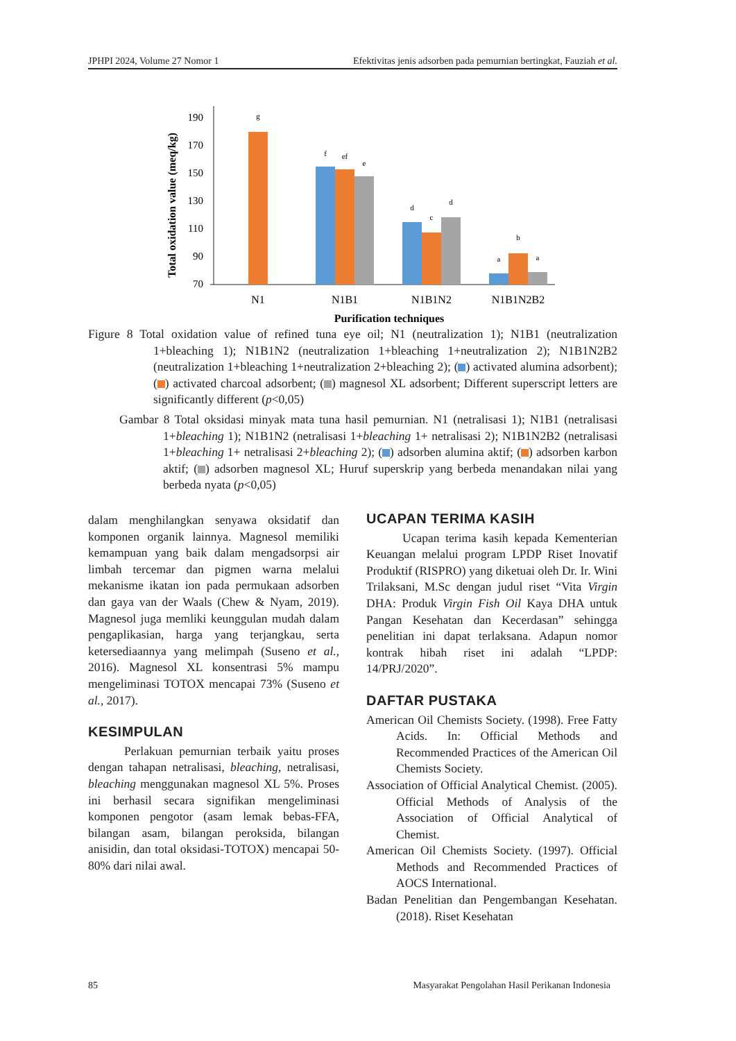JPHPI 2024, Volume 27 Nomor 1 Efektivitas jenis adsorben pada pemurnian bertingkat, Fauziah et al.
Total oxidation value (meq/kg)
190
170
150
130
110
90
70
g
f
ef
e
d
c
d
a
b
a
N1
N1B1
N1B1N2
N1B1N2B2
Purification techniques
Figure 8 Total oxidation value of refined tuna eye oil; N1 (neutralization 1); N1B1 (neutralization 1+bleaching 1); N1B1N2 (neutralization 1+bleaching 1+neutralization 2); N1B1N2B2 (neutralization 1+bleaching 1+neutralization 2+bleaching 2); ( ) activated alumina adsorbent); ( ) activated charcoal adsorbent; ( ) magnesol XL adsorbent; Different superscript letters are significantly different (p<0,05)
Gambar 8 Total oksidasi minyak mata tuna hasil pemurnian. N1 (netralisasi 1); N1B1 (netralisasi 1+bleaching 1); N1B1N2 (netralisasi 1+bleaching 1+ netralisasi 2); N1B1N2B2 (netralisasi 1+bleaching 1+ netralisasi 2+bleaching 2); ( ) adsorben alumina aktif; ( ) adsorben karbon aktif; ( ) adsorben magnesol XL; Huruf superskrip yang berbeda menandakan nilai yang berbeda nyata (p<0,05)
dalam menghilangkan senyawa oksidatif dan komponen organik lainnya. Magnesol memiliki kemampuan yang baik dalam mengadsorpsi air limbah tercemar dan pigmen warna melalui mekanisme ikatan ion pada permukaan adsorben dan gaya van der Waals (Chew & Nyam, 2019). Magnesol juga memliki keunggulan mudah dalam pengaplikasian, harga yang terjangkau, serta ketersediaannya yang melimpah (Suseno et al., 2016). Magnesol XL konsentrasi 5% mampu mengeliminasi TOTOX mencapai 73% (Suseno et al., 2017).
KESIMPULAN
Perlakuan pemurnian terbaik yaitu proses dengan tahapan netralisasi, bleaching, netralisasi, bleaching menggunakan magnesol XL 5%. Proses ini berhasil secara signifikan mengeliminasi komponen pengotor (asam lemak bebas-FFA, bilangan asam, bilangan peroksida, bilangan anisidin, dan total oksidasi-TOTOX) mencapai 50-80% dari nilai awal.
UCAPAN TERIMA KASIH
Ucapan terima kasih kepada Kementerian Keuangan melalui program LPDP Riset Inovatif Produktif (RISPRO) yang diketuai oleh Dr. Ir. Wini Trilaksani, M.Sc dengan judul riset “Vita Virgin DHA: Produk Virgin Fish Oil Kaya DHA untuk Pangan Kesehatan dan Kecerdasan” sehingga penelitian ini dapat terlaksana. Adapun nomor kontrak hibah riset ini adalah “LPDP: 14/PRJ/2020”.
DAFTAR PUSTAKA
American Oil Chemists Society. (1998). Free Fatty Acids. In: Official Methods and Recommended Practices of the American Oil Chemists Society.
Association of Official Analytical Chemist. (2005). Official Methods of Analysis of the Association of Official Analytical of Chemist.
American Oil Chemists Society. (1997). Official Methods and Recommended Practices of AOCS International.
Badan Penelitian dan Pengembangan Kesehatan. (2018). Riset Kesehatan
85 Masyarakat Pengolahan Hasil Perikanan Indonesia